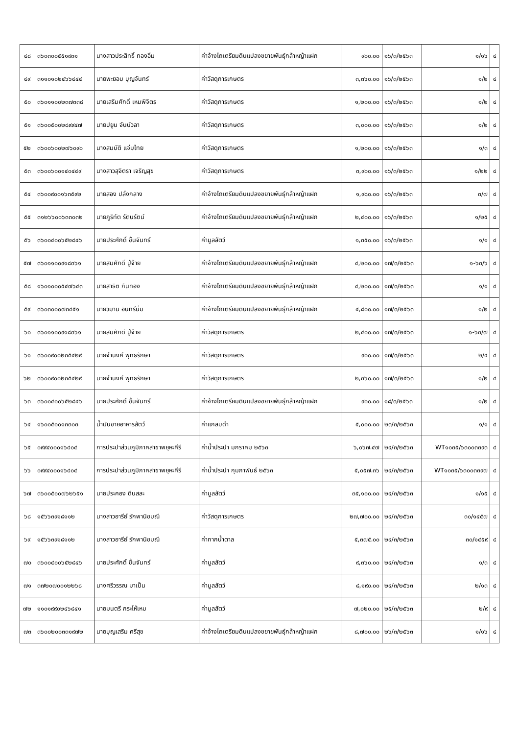| ๔๘ | ๓๖๐๓๐๐๕๕๑๙๓๑ | นางสาวประสิทธิ์ ทองอิ่ม | ค่าจ้างไถเตรียมดินแปลงขยายพันธุ์กล้าหญ้าแฝก | ๙๐๐.๐๐ | ๑๖/๓/๒๕๖๓ | ๑/๑๖ | ๔ |
| ๔๙ | ๓๑๑๐๑๐๒๔๖๖๔๔๔ | นายพะยอม บุญจันทร์ | ค่าวัสดุการเกษตร | ๓,๓๖๐.๐๐ | ๑๖/๓/๒๕๖๓ | ๑/๒ | ๔ |
| ๕๐ | ๓๖๐๑๑๐๐๒๓๗๓๓๘ | นายเสริมศักดิ์ เหมพิจิตร | ค่าวัสดุการเกษตร | ๑,๒๐๐.๐๐ | ๑๖/๓/๒๕๖๓ | ๑/๒ | ๔ |
| ๕๑ | ๓๖๐๐๕๐๐๒๘๙๙๔๗ | นายปยูน จันบัวลา | ค่าวัสดุการเกษตร | ๓,๐๐๐.๐๐ | ๑๖/๓/๒๕๖๓ | ๑/๒ | ๔ |
| ๕๒ | ๓๖๐๐๖๐๐๒๗๖๐๙๐ | นางสมบัติ แจ่มไทย | ค่าวัสดุการเกษตร | ๑,๒๐๐.๐๐ | ๑๖/๓/๒๕๖๓ | ๑/๓ | ๔ |
| ๕๓ | ๓๖๐๐๖๐๐๑๔๐๔๔๙ | นางสาวสุจิตรา เจริญสุข | ค่าวัสดุการเกษตร | ๓,๙๐๐.๐๐ | ๑๖/๓/๒๕๖๓ | ๑/๒๒ | ๔ |
| ๕๔ | ๓๖๐๐๙๐๐๑๖๓๕๙๒ | นายสอง ปลั่งกลาง | ค่าจ้างไถเตรียมดินแปลงขยายพันธุ์กล้าหญ้าแฝก | ๑,๙๘๐.๐๐ | ๑๖/๓/๒๕๖๓ | ๓/๗ | ๔ |
| ๕๕ | ๓๑๒๖๖๐๐๖๓๓๐๓๒ | นายภูริทัต รัตนรัตน์ | ค่าจ้างไถเตรียมดินแปลงขยายพันธุ์กล้าหญ้าแฝก | ๒,๔๐๐.๐๐ | ๑๖/๓/๒๕๖๓ | ๑/๒๕ | ๔ |
| ๕๖ | ๓๖๐๐๔๐๐๖๕๒๘๔๖ | นายประศักดิ์ ชื่นจันทร์ | ค่ามูลสัตว์ | ๑,๓๕๐.๐๐ | ๑๖/๓/๒๕๖๓ | ๑/๑ | ๔ |
| ๕๗ | ๓๖๐๑๑๐๐๙๑๘๓๖๑ | นายสมศักดิ์ ปู่จ้าย | ค่าจ้างไถเตรียมดินแปลงขยายพันธุ์กล้าหญ้าแฝก | ๔,๒๐๐.๐๐ | ๑๗/๓/๒๕๖๓ | ๑-๖๓/๖ | ๔ |
| ๕๘ | ๑๖๐๑๐๐๐๕๔๗๖๔๓ | นายสาธิต กันทอง | ค่าจ้างไถเตรียมดินแปลงขยายพันธุ์กล้าหญ้าแฝก | ๔,๒๐๐.๐๐ | ๑๗/๓/๒๕๖๓ | ๑/๑ | ๔ |
| ๕๙ | ๓๖๐๓๐๐๐๗๓๔๕๑ | นายวิมาน อินทร์นิ่ม | ค่าจ้างไถเตรียมดินแปลงขยายพันธุ์กล้าหญ้าแฝก | ๔,๘๐๐.๐๐ | ๑๗/๓/๒๕๖๓ | ๑/๒ | ๔ |
| ๖๐ | ๓๖๐๑๑๐๐๙๑๘๓๖๑ | นายสมศักดิ์ ปู่จ้าย | ค่าวัสดุการเกษตร | ๒,๔๐๐.๐๐ | ๑๗/๓/๒๕๖๓ | ๑-๖๓/๗ | ๔ |
| ๖๑ | ๓๖๐๐๙๐๐๒๓๕๔๒๙ | นายจำนงค์ พุทธรักษา | ค่าวัสดุการเกษตร | ๙๐๐.๐๐ | ๑๗/๓/๒๕๖๓ | ๒/๔ | ๔ |
| ๖๒ | ๓๖๐๐๙๐๐๒๓๕๔๒๙ | นายจำนงค์ พุทธรักษา | ค่าวัสดุการเกษตร | ๒,๓๖๐.๐๐ | ๑๗/๓/๒๕๖๓ | ๑/๒ | ๔ |
| ๖๓ | ๓๖๐๐๔๐๐๖๕๒๘๔๖ | นายประศักดิ์ ชื่นจันทร์ | ค่าจ้างไถเตรียมดินแปลงขยายพันธุ์กล้าหญ้าแฝก | ๙๐๐.๐๐ | ๑๘/๓/๒๕๖๓ | ๑/๒ | ๔ |
| ๖๔ | ๑๖๐๐๕๐๐๑๓๓๐๓ | น้ำมันขายอาหารสัตว์ | ค่าแกลบดำ | ๕,๐๐๐.๐๐ | ๒๓/๓/๒๕๖๓ | ๑/๑ | ๔ |
| ๖๕ | ๐๙๙๔๐๐๐๑๖๔๐๔ | การประปาส่วนภูมิภาคสาขาพยุหะคีรี | ค่าน้ำประปา มกราคม ๒๕๖๓ | ๖,๐๖๗.๔๗ | ๒๔/๓/๒๕๖๓ | WT๑๐๓๕/๖๓๐๐๓๓๙๓ | ๔ |
| ๖๖ | ๐๙๙๔๐๐๐๑๖๔๐๔ | การประปาส่วนภูมิภาคสาขาพยุหะคีรี | ค่าน้ำประปา กุมภาพันธ์ ๒๕๖๓ | ๕,๐๕๗.๓๖ | ๒๔/๓/๒๕๖๓ | WT๑๐๓๕/๖๓๐๐๓๓๙๗ | ๔ |
| ๖๗ | ๓๖๐๐๕๐๐๗๖๒๖๕๑ | นายประคอง ดีบสละ | ค่ามูลสัตว์ | ๓๕,๑๐๐.๐๐ | ๒๔/๓/๒๕๖๓ | ๑/๑๕ | ๔ |
| ๖๘ | ๑๕๖๖๓๙๑๘๑๑๒ | นางสาวอารีย์ รักพานิชมณี | ค่าวัสดุการเกษตร | ๒๗,๗๐๐.๐๐ | ๒๔/๓/๒๕๖๓ | ๓๐/๑๔๕๗ | ๔ |
| ๖๙ | ๑๕๖๖๓๙๑๘๑๑๒ | นางสาวอารีย์ รักพานิชมณี | ค่ากากน้ำตาล | ๕,๓๗๕.๐๐ | ๒๔/๓/๒๕๖๓ | ๓๐/๑๔๕๙ | ๔ |
| ๗๐ | ๓๖๐๐๔๐๐๖๕๒๘๔๖ | นายประศักดิ์ ชื่นจันทร์ | ค่ามูลสัตว์ | ๙,๓๖๐.๐๐ | ๒๔/๓/๒๕๖๓ | ๑/๓ | ๔ |
| ๗๑ | ๓๗๒๐๗๐๐๑๒๒๖๘ | นางศรีวรรณ มาเป็น | ค่ามูลสัตว์ | ๘,๑๙๐.๐๐ | ๒๔/๓/๒๕๖๓ | ๒/๑๓ | ๔ |
| ๗๒ | ๑๑๐๑๙๙๐๒๔๖๘๔๑ | นายมนตรี กระโห้เหม | ค่ามูลสัตว์ | ๗,๐๒๐.๐๐ | ๒๕/๓/๒๕๖๓ | ๒/๙ | ๔ |
| ๗๓ | ๓๖๐๐๒๐๐๓๓๑๙๗๒ | นายบุญเสริม ศรีสุข | ค่าจ้างไถเตรียมดินแปลงขยายพันธุ์กล้าหญ้าแฝก | ๘,๗๐๐.๐๐ | ๒๖/๓/๒๕๖๓ | ๑/๑๖ | ๔ |